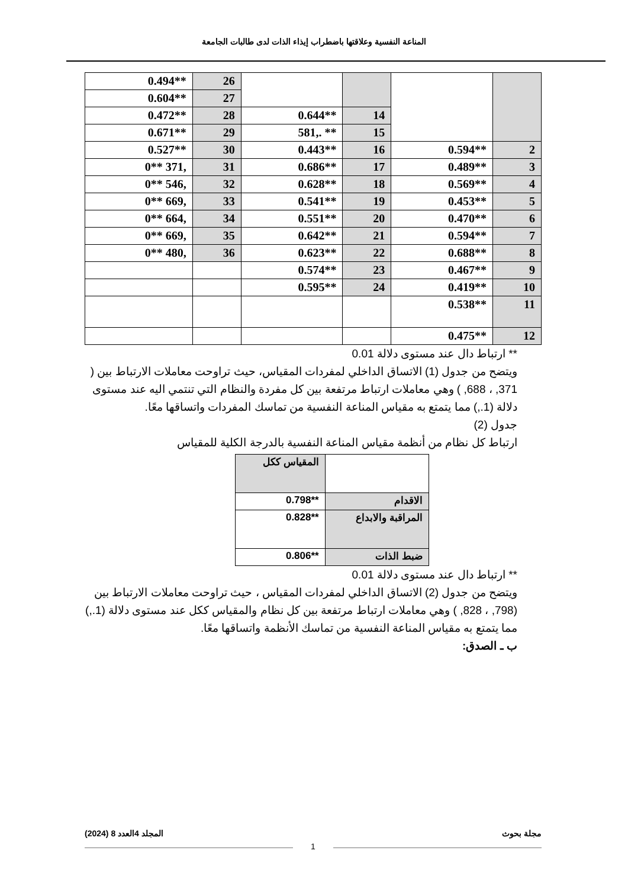المناعة النفسية وعلاقتها باضطراب إيذاء الذات لدى طالبات الجامعة
| | | | | 26 | **0.494 |
| | | | | 27 | **0.604 |
| | | 14 | **0.644 | 28 | **0.472 |
| | | 15 | ** .,581 | 29 | **0.671 |
| 2 | **0.594 | 16 | **0.443 | 30 | **0.527 |
| 3 | **0.489 | 17 | **0.686 | 31 | ,371 **0 |
| 4 | **0.569 | 18 | **0.628 | 32 | ,546 **0 |
| 5 | **0.453 | 19 | **0.541 | 33 | ,669 **0 |
| 6 | **0.470 | 20 | **0.551 | 34 | ,664 **0 |
| 7 | **0.594 | 21 | **0.642 | 35 | ,669 **0 |
| 8 | **0.688 | 22 | **0.623 | 36 | ,480 **0 |
| 9 | **0.467 | 23 | **0.574 | | |
| 10 | **0.419 | 24 | **0.595 | | |
| 11 | **0.538 | | | | |
| 12 | **0.475 | | | | |
** ارتباط دال عند مستوى دلالة 0.01
ويتضح من جدول (1) الاتساق الداخلي لمفردات المقياس، حيث تراوحت معاملات الارتباط بين ( 371, ، 688, ) وهي معاملات ارتباط مرتفعة بين كل مفردة والنظام التي تنتمي اليه عند مستوى دلالة (1.,) مما يتمتع به مقياس المناعة النفسية من تماسك المفردات واتساقها معًا.
جدول (2)
ارتباط كل نظام من أنظمة مقياس المناعة النفسية بالدرجة الكلية للمقياس
| | المقياس ككل |
| الاقدام | **0.798 |
| المراقبة والابداع | **0.828 |
| ضبط الذات | **0.806 |
** ارتباط دال عند مستوى دلالة 0.01
ويتضح من جدول (2) الاتساق الداخلي لمفردات المقياس ، حيث تراوحت معاملات الارتباط بين (798, ، 828, ) وهي معاملات ارتباط مرتفعة بين كل نظام والمقياس ككل عند مستوى دلالة (1.,) مما يتمتع به مقياس المناعة النفسية من تماسك الأنظمة واتساقها معًا.
ب ـ الصدق:
مجلة بحوث المجلد 4العدد 8 (2024)
1